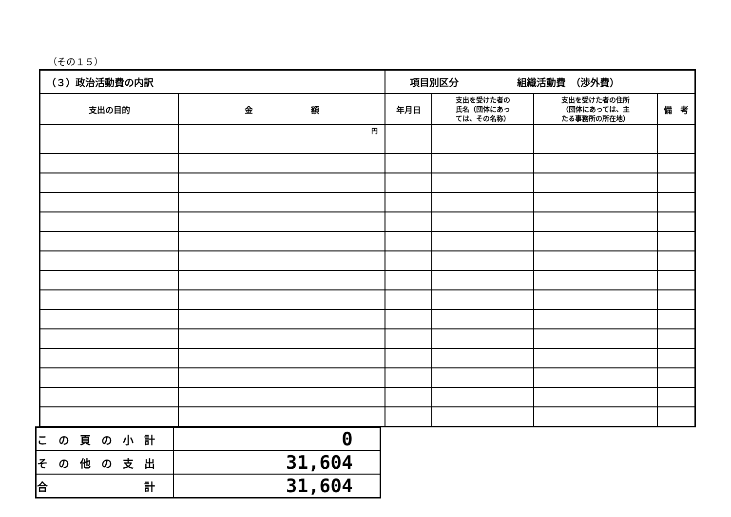（その１５）
| （３）政治活動費の内訳 | | 項目別区分 組織活動費 （渉外費） | | | |
| 支出の目的 | 金 額 | 年月日 | 支出を受けた者の 氏名（団体にあっ ては、その名称） | 支出を受けた者の住所 （団体にあっては、主 たる事務所の所在地） | 備 考 |
| | 円 | | | | |
| この頁の小計 | 0 |
| その他の支出 | 31,604 |
| 合 計 | 31,604 |